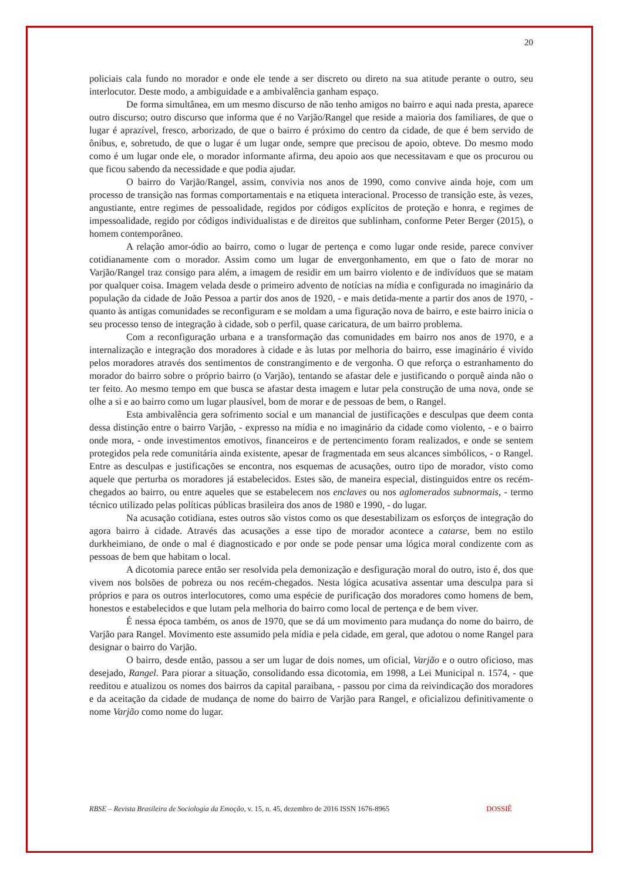20
policiais cala fundo no morador e onde ele tende a ser discreto ou direto na sua atitude perante o outro, seu interlocutor. Deste modo, a ambiguidade e a ambivalência ganham espaço.
De forma simultânea, em um mesmo discurso de não tenho amigos no bairro e aqui nada presta, aparece outro discurso; outro discurso que informa que é no Varjão/Rangel que reside a maioria dos familiares, de que o lugar é aprazível, fresco, arborizado, de que o bairro é próximo do centro da cidade, de que é bem servido de ônibus, e, sobretudo, de que o lugar é um lugar onde, sempre que precisou de apoio, obteve. Do mesmo modo como é um lugar onde ele, o morador informante afirma, deu apoio aos que necessitavam e que os procurou ou que ficou sabendo da necessidade e que podia ajudar.
O bairro do Varjão/Rangel, assim, convivia nos anos de 1990, como convive ainda hoje, com um processo de transição nas formas comportamentais e na etiqueta interacional. Processo de transição este, às vezes, angustiante, entre regimes de pessoalidade, regidos por códigos explícitos de proteção e honra, e regimes de impessoalidade, regido por códigos individualistas e de direitos que sublinham, conforme Peter Berger (2015), o homem contemporâneo.
A relação amor-ódio ao bairro, como o lugar de pertença e como lugar onde reside, parece conviver cotidianamente com o morador. Assim como um lugar de envergonhamento, em que o fato de morar no Varjão/Rangel traz consigo para além, a imagem de residir em um bairro violento e de indivíduos que se matam por qualquer coisa. Imagem velada desde o primeiro advento de notícias na mídia e configurada no imaginário da população da cidade de João Pessoa a partir dos anos de 1920, - e mais detida-mente a partir dos anos de 1970, - quanto às antigas comunidades se reconfiguram e se moldam a uma figuração nova de bairro, e este bairro inicia o seu processo tenso de integração à cidade, sob o perfil, quase caricatura, de um bairro problema.
Com a reconfiguração urbana e a transformação das comunidades em bairro nos anos de 1970, e a internalização e integração dos moradores à cidade e às lutas por melhoria do bairro, esse imaginário é vivido pelos moradores através dos sentimentos de constrangimento e de vergonha. O que reforça o estranhamento do morador do bairro sobre o próprio bairro (o Varjão), tentando se afastar dele e justificando o porquê ainda não o ter feito. Ao mesmo tempo em que busca se afastar desta imagem e lutar pela construção de uma nova, onde se olhe a si e ao bairro como um lugar plausível, bom de morar e de pessoas de bem, o Rangel.
Esta ambivalência gera sofrimento social e um manancial de justificações e desculpas que deem conta dessa distinção entre o bairro Varjão, - expresso na mídia e no imaginário da cidade como violento, - e o bairro onde mora, - onde investimentos emotivos, financeiros e de pertencimento foram realizados, e onde se sentem protegidos pela rede comunitária ainda existente, apesar de fragmentada em seus alcances simbólicos, - o Rangel. Entre as desculpas e justificações se encontra, nos esquemas de acusações, outro tipo de morador, visto como aquele que perturba os moradores já estabelecidos. Estes são, de maneira especial, distinguidos entre os recém-chegados ao bairro, ou entre aqueles que se estabelecem nos enclaves ou nos aglomerados subnormais, - termo técnico utilizado pelas políticas públicas brasileira dos anos de 1980 e 1990, - do lugar.
Na acusação cotidiana, estes outros são vistos como os que desestabilizam os esforços de integração do agora bairro à cidade. Através das acusações a esse tipo de morador acontece a catarse, bem no estilo durkheimiano, de onde o mal é diagnosticado e por onde se pode pensar uma lógica moral condizente com as pessoas de bem que habitam o local.
A dicotomia parece então ser resolvida pela demonização e desfiguração moral do outro, isto é, dos que vivem nos bolsões de pobreza ou nos recém-chegados. Nesta lógica acusativa assentar uma desculpa para si próprios e para os outros interlocutores, como uma espécie de purificação dos moradores como homens de bem, honestos e estabelecidos e que lutam pela melhoria do bairro como local de pertença e de bem viver.
É nessa época também, os anos de 1970, que se dá um movimento para mudança do nome do bairro, de Varjão para Rangel. Movimento este assumido pela mídia e pela cidade, em geral, que adotou o nome Rangel para designar o bairro do Varjão.
O bairro, desde então, passou a ser um lugar de dois nomes, um oficial, Varjão e o outro oficioso, mas desejado, Rangel. Para piorar a situação, consolidando essa dicotomia, em 1998, a Lei Municipal n. 1574, - que reeditou e atualizou os nomes dos bairros da capital paraibana, - passou por cima da reivindicação dos moradores e da aceitação da cidade de mudança de nome do bairro de Varjão para Rangel, e oficializou definitivamente o nome Varjão como nome do lugar.
RBSE – Revista Brasileira de Sociologia da Emoção, v. 15, n. 45, dezembro de 2016 ISSN 1676-8965 DOSSIÊ